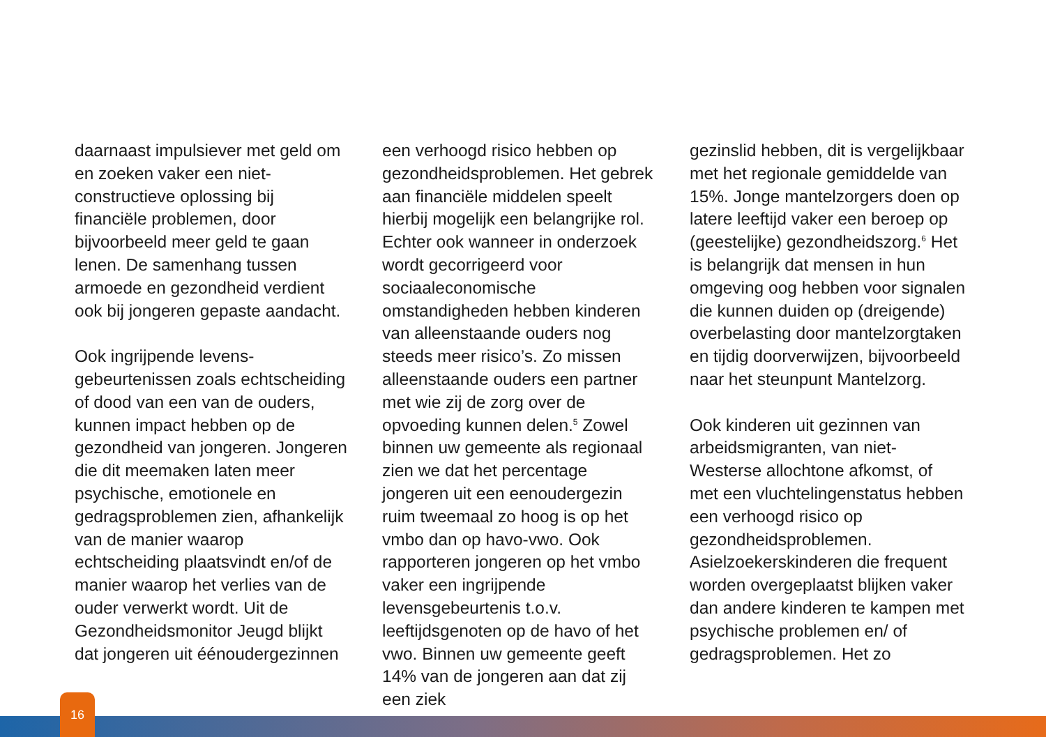daarnaast impulsiever met geld om en zoeken vaker een niet-constructieve oplossing bij financiële problemen, door bijvoorbeeld meer geld te gaan lenen. De samenhang tussen armoede en gezondheid verdient ook bij jongeren gepaste aandacht.
Ook ingrijpende levens-gebeurtenissen zoals echtscheiding of dood van een van de ouders, kunnen impact hebben op de gezondheid van jongeren. Jongeren die dit meemaken laten meer psychische, emotionele en gedragsproblemen zien, afhankelijk van de manier waarop echtscheiding plaatsvindt en/of de manier waarop het verlies van de ouder verwerkt wordt. Uit de Gezondheidsmonitor Jeugd blijkt dat jongeren uit éénoudergezinnen
een verhoogd risico hebben op gezondheidsproblemen. Het gebrek aan financiële middelen speelt hierbij mogelijk een belangrijke rol. Echter ook wanneer in onderzoek wordt gecorrigeerd voor sociaaleconomische omstandigheden hebben kinderen van alleenstaande ouders nog steeds meer risico’s. Zo missen alleenstaande ouders een partner met wie zij de zorg over de opvoeding kunnen delen.<sup>5</sup> Zowel binnen uw gemeente als regionaal zien we dat het percentage jongeren uit een eenoudergezin ruim tweemaal zo hoog is op het vmbo dan op havo-vwo. Ook rapporteren jongeren op het vmbo vaker een ingrijpende levensgebeurtenis t.o.v. leeftijdsgenoten op de havo of het vwo. Binnen uw gemeente geeft 14% van de jongeren aan dat zij een ziek
gezinslid hebben, dit is vergelijkbaar met het regionale gemiddelde van 15%. Jonge mantelzorgers doen op latere leeftijd vaker een beroep op (geestelijke) gezondheidszorg.<sup>6</sup> Het is belangrijk dat mensen in hun omgeving oog hebben voor signalen die kunnen duiden op (dreigende) overbelasting door mantelzorgtaken en tijdig doorverwijzen, bijvoorbeeld naar het steunpunt Mantelzorg.
Ook kinderen uit gezinnen van arbeidsmigranten, van niet-Westerse allochtone afkomst, of met een vluchtelingenstatus hebben een verhoogd risico op gezondheidsproblemen. Asielzoekerskinderen die frequent worden overgeplaatst blijken vaker dan andere kinderen te kampen met psychische problemen en/ of gedragsproblemen. Het zo
16